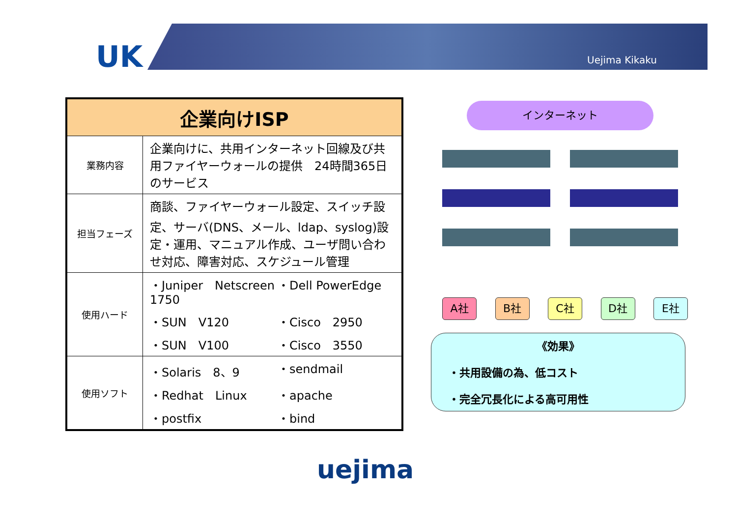UK Uejima Kikaku
| 企業向けISP | |
| --- | --- |
| 業務内容 | 企業向けに、共用インターネット回線及び共用ファイヤーウォールの提供 24時間365日のサービス |
| 担当フェーズ | 商談、ファイヤーウォール設定、スイッチ設定、サーバ(DNS、メール、ldap、syslog)設定・運用、マニュアル作成、ユーザ問い合わせ対応、障害対応、スケジュール管理 |
| 使用ハード | ・Juniper Netscreen 1750 ・Dell PowerEdge ・SUN V120 ・Cisco 2950 ・SUN V100 ・Cisco 3550 |
| 使用ソフト | ・Solaris 8、9 ・sendmail ・Redhat Linux ・apache ・postfix ・bind |
インターネット
A社 B社 C社 D社 E社
《効果》
・共用設備の為、低コスト
・完全冗長化による高可用性
uejima